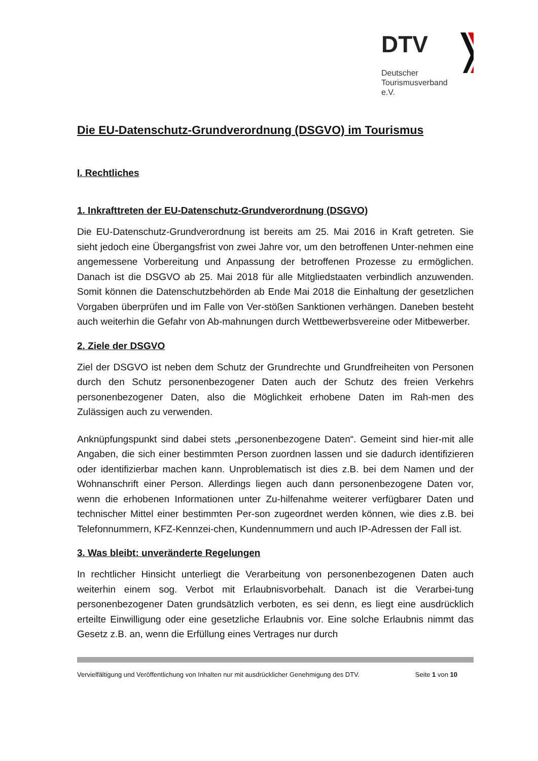DTV
Deutscher
Tourismusverband e.V.
Die EU-Datenschutz-Grundverordnung (DSGVO) im Tourismus
I. Rechtliches
1. Inkrafttreten der EU-Datenschutz-Grundverordnung (DSGVO)
Die EU-Datenschutz-Grundverordnung ist bereits am 25. Mai 2016 in Kraft getreten. Sie sieht jedoch eine Übergangsfrist von zwei Jahre vor, um den betroffenen Unter-nehmen eine angemessene Vorbereitung und Anpassung der betroffenen Prozesse zu ermöglichen. Danach ist die DSGVO ab 25. Mai 2018 für alle Mitgliedstaaten verbindlich anzuwenden. Somit können die Datenschutzbehörden ab Ende Mai 2018 die Einhaltung der gesetzlichen Vorgaben überprüfen und im Falle von Ver-stößen Sanktionen verhängen. Daneben besteht auch weiterhin die Gefahr von Ab-mahnungen durch Wettbewerbsvereine oder Mitbewerber.
2. Ziele der DSGVO
Ziel der DSGVO ist neben dem Schutz der Grundrechte und Grundfreiheiten von Personen durch den Schutz personenbezogener Daten auch der Schutz des freien Verkehrs personenbezogener Daten, also die Möglichkeit erhobene Daten im Rah-men des Zulässigen auch zu verwenden.
Anknüpfungspunkt sind dabei stets „personenbezogene Daten“. Gemeint sind hier-mit alle Angaben, die sich einer bestimmten Person zuordnen lassen und sie dadurch identifizieren oder identifizierbar machen kann. Unproblematisch ist dies z.B. bei dem Namen und der Wohnanschrift einer Person. Allerdings liegen auch dann personenbezogene Daten vor, wenn die erhobenen Informationen unter Zu-hilfenahme weiterer verfügbarer Daten und technischer Mittel einer bestimmten Per-son zugeordnet werden können, wie dies z.B. bei Telefonnummern, KFZ-Kennzei-chen, Kundennummern und auch IP-Adressen der Fall ist.
3. Was bleibt: unveränderte Regelungen
In rechtlicher Hinsicht unterliegt die Verarbeitung von personenbezogenen Daten auch weiterhin einem sog. Verbot mit Erlaubnisvorbehalt. Danach ist die Verarbei-tung personenbezogener Daten grundsätzlich verboten, es sei denn, es liegt eine ausdrücklich erteilte Einwilligung oder eine gesetzliche Erlaubnis vor. Eine solche Erlaubnis nimmt das Gesetz z.B. an, wenn die Erfüllung eines Vertrages nur durch
Vervielfältigung und Veröffentlichung von Inhalten nur mit ausdrücklicher Genehmigung des DTV. Seite 1 von 10